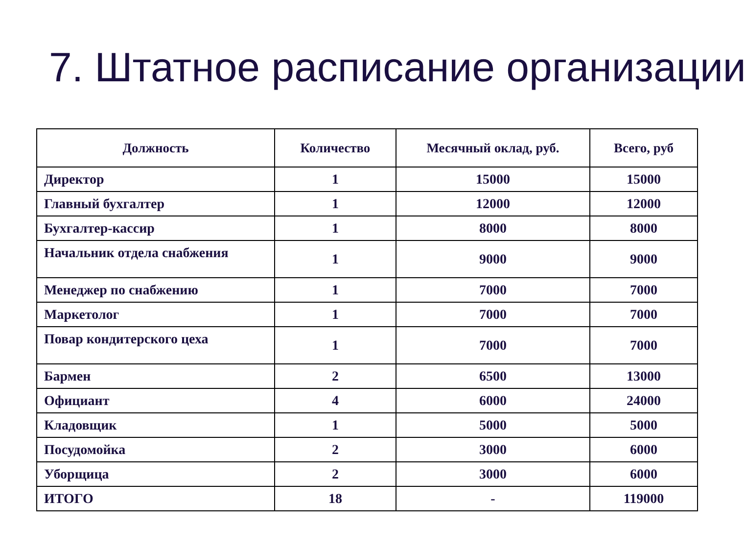7. Штатное расписание организации
| Должность | Количество | Месячный оклад, руб. | Всего, руб |
| --- | --- | --- | --- |
| Директор | 1 | 15000 | 15000 |
| Главный бухгалтер | 1 | 12000 | 12000 |
| Бухгалтер-кассир | 1 | 8000 | 8000 |
| Начальник отдела снабжения | 1 | 9000 | 9000 |
| Менеджер по снабжению | 1 | 7000 | 7000 |
| Маркетолог | 1 | 7000 | 7000 |
| Повар кондитерского цеха | 1 | 7000 | 7000 |
| Бармен | 2 | 6500 | 13000 |
| Официант | 4 | 6000 | 24000 |
| Кладовщик | 1 | 5000 | 5000 |
| Посудомойка | 2 | 3000 | 6000 |
| Уборщица | 2 | 3000 | 6000 |
| ИТОГО | 18 | - | 119000 |